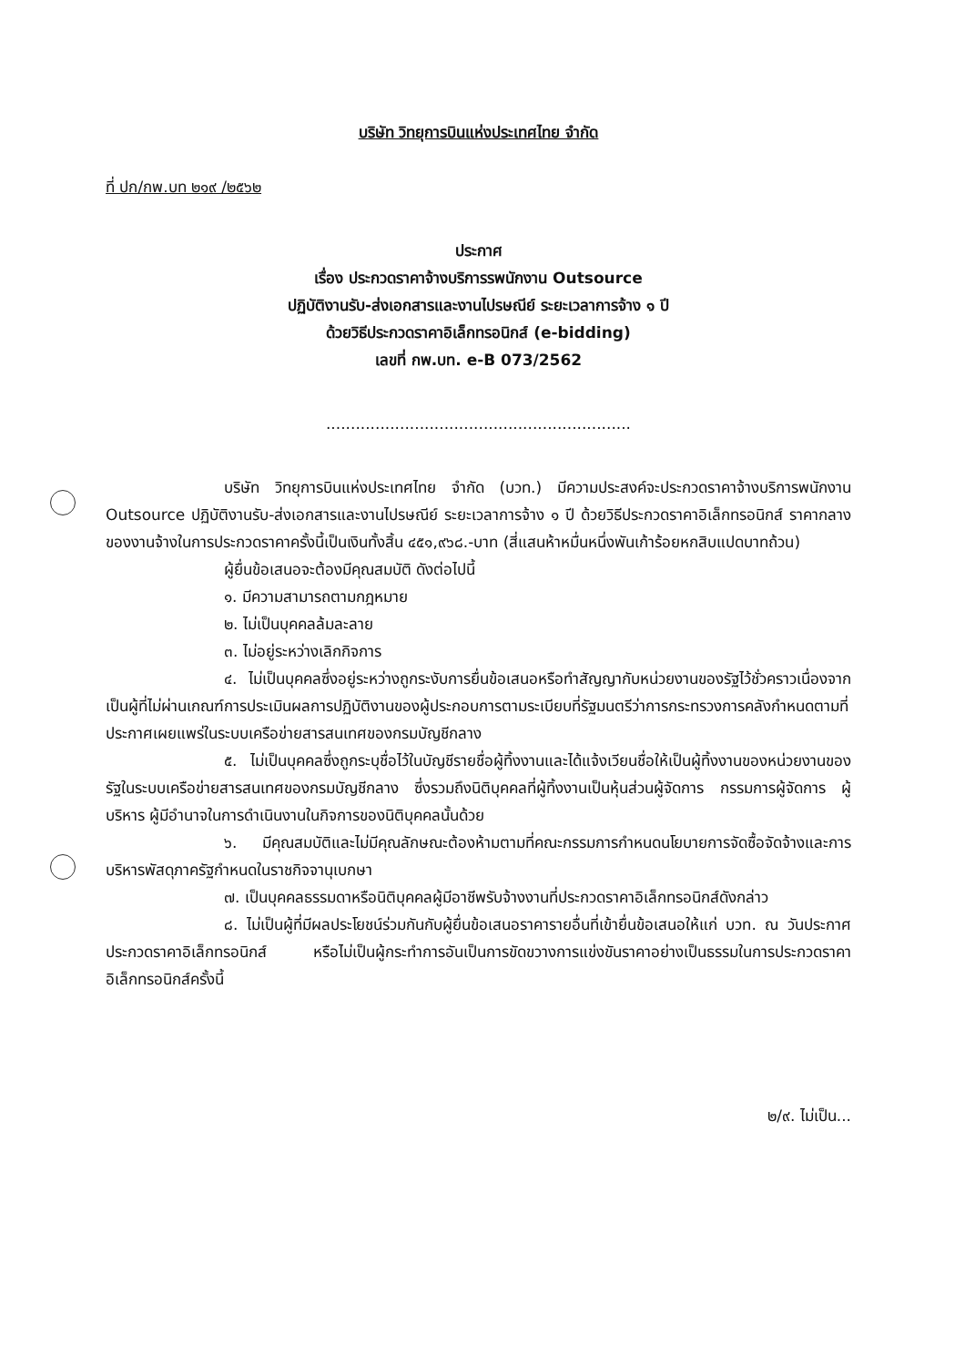บริษัท วิทยุการบินแห่งประเทศไทย จำกัด
ที่ ปก/กพ.บท ๒๑๙ /๒๕๖๒
ประกาศ
เรื่อง ประกวดราคาจ้างบริการรพนักงาน Outsource
ปฏิบัติงานรับ-ส่งเอกสารและงานไปรษณีย์ ระยะเวลาการจ้าง ๑ ปี
ด้วยวิธีประกวดราคาอิเล็กทรอนิกส์ (e-bidding)
เลขที่ กพ.บท. e-B 073/2562
..............................................................
บริษัท วิทยุการบินแห่งประเทศไทย จำกัด (บวท.) มีความประสงค์จะประกวดราคาจ้างบริการพนักงาน Outsource ปฏิบัติงานรับ-ส่งเอกสารและงานไปรษณีย์ ระยะเวลาการจ้าง ๑ ปี ด้วยวิธีประกวดราคาอิเล็กทรอนิกส์ ราคากลางของงานจ้างในการประกวดราคาครั้งนี้เป็นเงินทั้งสิ้น ๔๕๑,๙๖๘.-บาท (สี่แสนห้าหมื่นหนึ่งพันเก้าร้อยหกสิบแปดบาทถ้วน)
ผู้ยื่นข้อเสนอจะต้องมีคุณสมบัติ ดังต่อไปนี้
๑. มีความสามารถตามกฎหมาย
๒. ไม่เป็นบุคคลล้มละลาย
๓. ไม่อยู่ระหว่างเลิกกิจการ
๔. ไม่เป็นบุคคลซึ่งอยู่ระหว่างถูกระงับการยื่นข้อเสนอหรือทำสัญญากับหน่วยงานของรัฐไว้ชั่วคราวเนื่องจากเป็นผู้ที่ไม่ผ่านเกณฑ์การประเมินผลการปฏิบัติงานของผู้ประกอบการตามระเบียบที่รัฐมนตรีว่าการกระทรวงการคลังกำหนดตามที่ประกาศเผยแพร่ในระบบเครือข่ายสารสนเทศของกรมบัญชีกลาง
๕. ไม่เป็นบุคคลซึ่งถูกระบุชื่อไว้ในบัญชีรายชื่อผู้ทิ้งงานและได้แจ้งเวียนชื่อให้เป็นผู้ทิ้งงานของหน่วยงานของรัฐในระบบเครือข่ายสารสนเทศของกรมบัญชีกลาง ซึ่งรวมถึงนิติบุคคลที่ผู้ทิ้งงานเป็นหุ้นส่วนผู้จัดการ กรรมการผู้จัดการ ผู้บริหาร ผู้มีอำนาจในการดำเนินงานในกิจการของนิติบุคคลนั้นด้วย
๖. มีคุณสมบัติและไม่มีคุณลักษณะต้องห้ามตามที่คณะกรรมการกำหนดนโยบายการจัดซื้อจัดจ้างและการบริหารพัสดุภาครัฐกำหนดในราชกิจจานุเบกษา
๗. เป็นบุคคลธรรมดาหรือนิติบุคคลผู้มีอาชีพรับจ้างงานที่ประกวดราคาอิเล็กทรอนิกส์ดังกล่าว
๘. ไม่เป็นผู้ที่มีผลประโยชน์ร่วมกันกับผู้ยื่นข้อเสนอราคารายอื่นที่เข้ายื่นข้อเสนอให้แก่ บวท. ณ วันประกาศประกวดราคาอิเล็กทรอนิกส์ หรือไม่เป็นผู้กระทำการอันเป็นการขัดขวางการแข่งขันราคาอย่างเป็นธรรมในการประกวดราคาอิเล็กทรอนิกส์ครั้งนี้
๒/๙. ไม่เป็น...